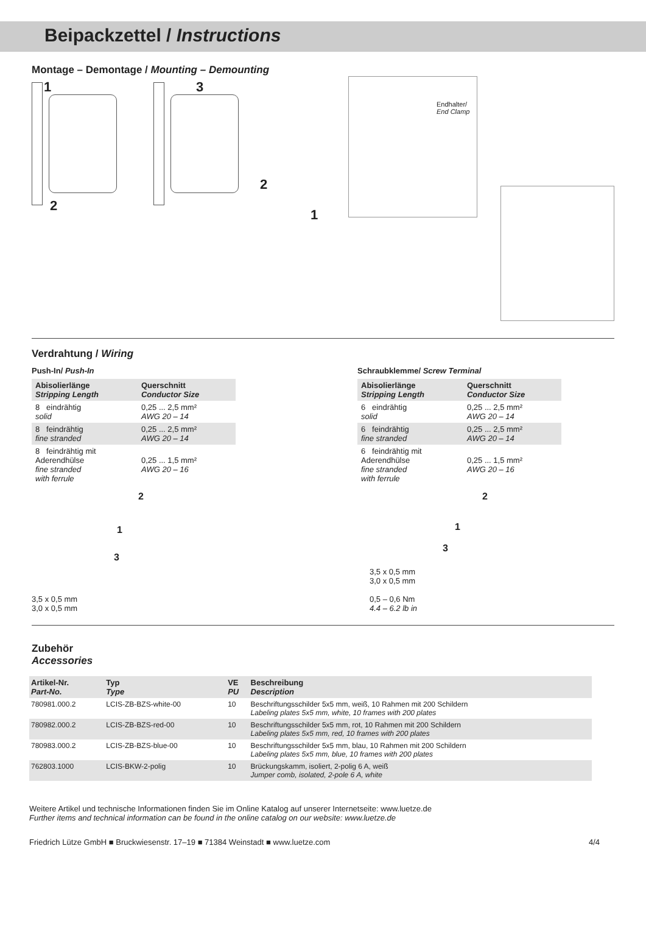Beipackzettel / Instructions
Montage – Demontage / Mounting – Demounting
1
2
3
2
1
Endhalter/
End Clamp
Verdrahtung / Wiring
Push-In/ Push-In
| Abisolierlänge Stripping Length | Querschnitt Conductor Size |
| --- | --- |
| 8 eindrähtig solid | 0,25 ... 2,5 mm² AWG 20 – 14 |
| 8 feindrähtig fine stranded | 0,25 ... 2,5 mm² AWG 20 – 14 |
| 8 feindrähtig mit Aderendhülse fine stranded with ferrule | 0,25 ... 1,5 mm² AWG 20 – 16 |
2
1
3
3,5 x 0,5 mm
3,0 x 0,5 mm
Schraubklemme/ Screw Terminal
| Abisolierlänge Stripping Length | Querschnitt Conductor Size |
| --- | --- |
| 6 eindrähtig solid | 0,25 ... 2,5 mm² AWG 20 – 14 |
| 6 feindrähtig fine stranded | 0,25 ... 2,5 mm² AWG 20 – 14 |
| 6 feindrähtig mit Aderendhülse fine stranded with ferrule | 0,25 ... 1,5 mm² AWG 20 – 16 |
2
1
3
3,5 x 0,5 mm
3,0 x 0,5 mm
0,5 – 0,6 Nm
4.4 – 6.2 lb in
Zubehör
Accessories
| Artikel-Nr. Part-No. | Typ Type | VE PU | Beschreibung Description |
| --- | --- | --- | --- |
| 780981.000.2 | LCIS-ZB-BZS-white-00 | 10 | Beschriftungsschilder 5x5 mm, weiß, 10 Rahmen mit 200 Schildern Labeling plates 5x5 mm, white, 10 frames with 200 plates |
| 780982.000.2 | LCIS-ZB-BZS-red-00 | 10 | Beschriftungsschilder 5x5 mm, rot, 10 Rahmen mit 200 Schildern Labeling plates 5x5 mm, red, 10 frames with 200 plates |
| 780983.000.2 | LCIS-ZB-BZS-blue-00 | 10 | Beschriftungsschilder 5x5 mm, blau, 10 Rahmen mit 200 Schildern Labeling plates 5x5 mm, blue, 10 frames with 200 plates |
| 762803.1000 | LCIS-BKW-2-polig | 10 | Brückungskamm, isoliert, 2-polig 6 A, weiß Jumper comb, isolated, 2-pole 6 A, white |
Weitere Artikel und technische Informationen finden Sie im Online Katalog auf unserer Internetseite: www.luetze.de
Further items and technical information can be found in the online catalog on our website: www.luetze.de
Friedrich Lütze GmbH ■ Bruckwiesenstr. 17–19 ■ 71384 Weinstadt ■ www.luetze.com 4/4